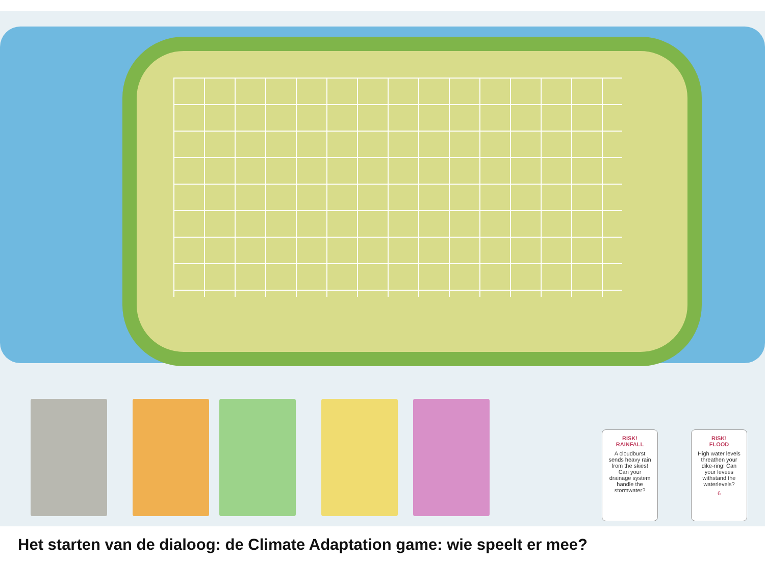RISK!
RAINFALL
A cloudburst sends heavy rain from the skies! Can your drainage system handle the stormwater?
RISK!
FLOOD
High water levels threathen your dike-ring! Can your levees withstand the waterlevels?
6
Het starten van de dialoog: de Climate Adaptation game: wie speelt er mee?